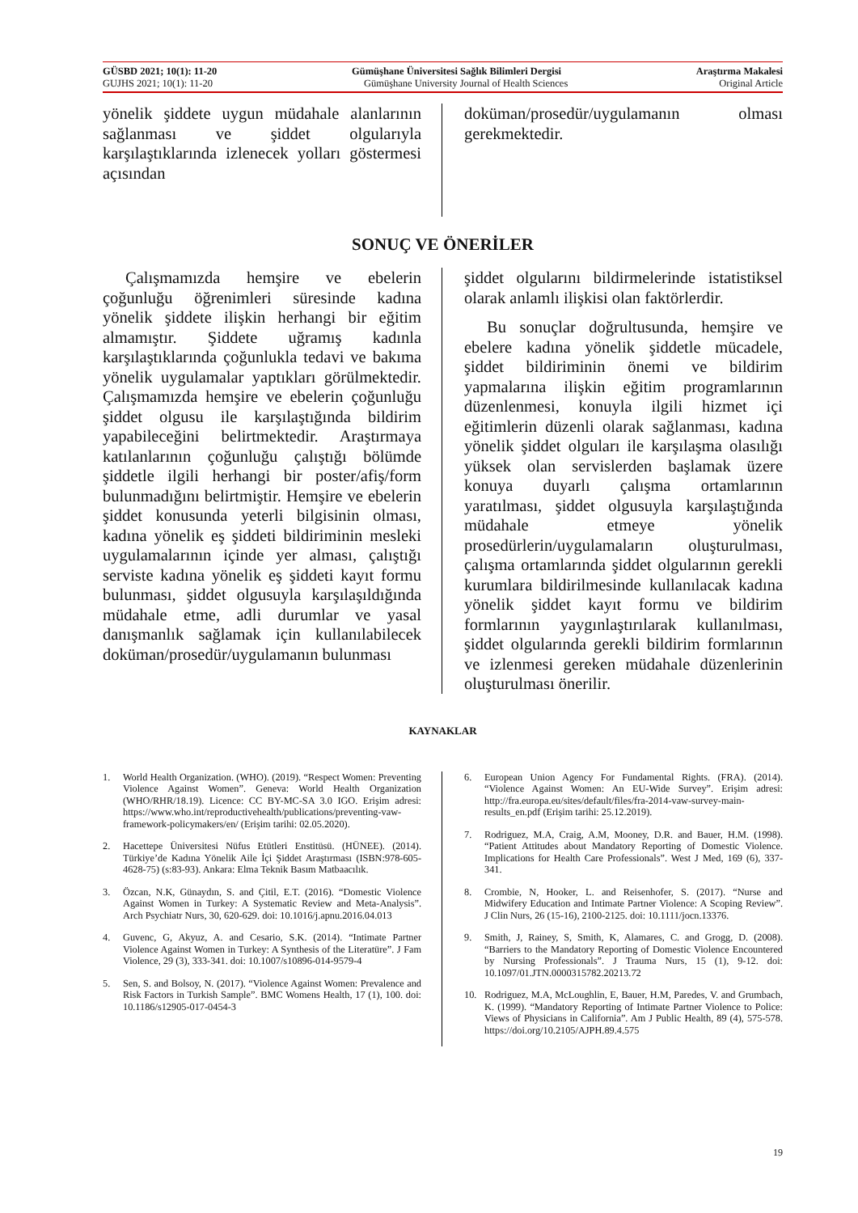GÜSBD 2021; 10(1): 11-20 Gümüşhane Üniversitesi Sağlık Bilimleri Dergisi Araştırma Makalesi
GUJHS 2021; 10(1): 11-20 Gümüşhane University Journal of Health Sciences Original Article
yönelik şiddete uygun müdahale alanlarının sağlanması ve şiddet olgularıyla karşılaştıklarında izlenecek yolları göstermesi açısından
doküman/prosedür/uygulamanın olması gerekmektedir.
SONUÇ VE ÖNERİLER
Çalışmamızda hemşire ve ebelerin çoğunluğu öğrenimleri süresinde kadına yönelik şiddete ilişkin herhangi bir eğitim almamıştır. Şiddete uğramış kadınla karşılaştıklarında çoğunlukla tedavi ve bakıma yönelik uygulamalar yaptıkları görülmektedir. Çalışmamızda hemşire ve ebelerin çoğunluğu şiddet olgusu ile karşılaştığında bildirim yapabileceğini belirtmektedir. Araştırmaya katılanlarının çoğunluğu çalıştığı bölümde şiddetle ilgili herhangi bir poster/afiş/form bulunmadığını belirtmiştir. Hemşire ve ebelerin şiddet konusunda yeterli bilgisinin olması, kadına yönelik eş şiddeti bildiriminin mesleki uygulamalarının içinde yer alması, çalıştığı serviste kadına yönelik eş şiddeti kayıt formu bulunması, şiddet olgusuyla karşılaşıldığında müdahale etme, adli durumlar ve yasal danışmanlık sağlamak için kullanılabilecek doküman/prosedür/uygulamanın bulunması
şiddet olgularını bildirmelerinde istatistiksel olarak anlamlı ilişkisi olan faktörlerdir.
Bu sonuçlar doğrultusunda, hemşire ve ebelere kadına yönelik şiddetle mücadele, şiddet bildiriminin önemi ve bildirim yapmalarına ilişkin eğitim programlarının düzenlenmesi, konuyla ilgili hizmet içi eğitimlerin düzenli olarak sağlanması, kadına yönelik şiddet olguları ile karşılaşma olasılığı yüksek olan servislerden başlamak üzere konuya duyarlı çalışma ortamlarının yaratılması, şiddet olgusuyla karşılaştığında müdahale etmeye yönelik prosedürlerin/uygulamaların oluşturulması, çalışma ortamlarında şiddet olgularının gerekli kurumlara bildirilmesinde kullanılacak kadına yönelik şiddet kayıt formu ve bildirim formlarının yaygınlaştırılarak kullanılması, şiddet olgularında gerekli bildirim formlarının ve izlenmesi gereken müdahale düzenlerinin oluşturulması önerilir.
KAYNAKLAR
1. World Health Organization. (WHO). (2019). “Respect Women: Preventing Violence Against Women”. Geneva: World Health Organization (WHO/RHR/18.19). Licence: CC BY-MC-SA 3.0 IGO. Erişim adresi: https://www.who.int/reproductivehealth/publications/preventing-vaw-framework-policymakers/en/ (Erişim tarihi: 02.05.2020).
2. Hacettepe Üniversitesi Nüfus Etütleri Enstitüsü. (HÜNEE). (2014). Türkiye’de Kadına Yönelik Aile İçi Şiddet Araştırması (ISBN:978-605-4628-75) (s:83-93). Ankara: Elma Teknik Basım Matbaacılık.
3. Özcan, N.K, Günaydın, S. and Çitil, E.T. (2016). “Domestic Violence Against Women in Turkey: A Systematic Review and Meta-Analysis”. Arch Psychiatr Nurs, 30, 620-629. doi: 10.1016/j.apnu.2016.04.013
4. Guvenc, G, Akyuz, A. and Cesario, S.K. (2014). “Intimate Partner Violence Against Women in Turkey: A Synthesis of the Literatüre”. J Fam Violence, 29 (3), 333-341. doi: 10.1007/s10896-014-9579-4
5. Sen, S. and Bolsoy, N. (2017). “Violence Against Women: Prevalence and Risk Factors in Turkish Sample”. BMC Womens Health, 17 (1), 100. doi: 10.1186/s12905-017-0454-3
6. European Union Agency For Fundamental Rights. (FRA). (2014). “Violence Against Women: An EU-Wide Survey”. Erişim adresi: http://fra.europa.eu/sites/default/files/fra-2014-vaw-survey-main-results_en.pdf (Erişim tarihi: 25.12.2019).
7. Rodriguez, M.A, Craig, A.M, Mooney, D.R. and Bauer, H.M. (1998). “Patient Attitudes about Mandatory Reporting of Domestic Violence. Implications for Health Care Professionals”. West J Med, 169 (6), 337-341.
8. Crombie, N, Hooker, L. and Reisenhofer, S. (2017). “Nurse and Midwifery Education and Intimate Partner Violence: A Scoping Review”. J Clin Nurs, 26 (15-16), 2100-2125. doi: 10.1111/jocn.13376.
9. Smith, J, Rainey, S, Smith, K, Alamares, C. and Grogg, D. (2008). “Barriers to the Mandatory Reporting of Domestic Violence Encountered by Nursing Professionals”. J Trauma Nurs, 15 (1), 9-12. doi: 10.1097/01.JTN.0000315782.20213.72
10. Rodriguez, M.A, McLoughlin, E, Bauer, H.M, Paredes, V. and Grumbach, K. (1999). “Mandatory Reporting of Intimate Partner Violence to Police: Views of Physicians in California”. Am J Public Health, 89 (4), 575-578. https://doi.org/10.2105/AJPH.89.4.575
19